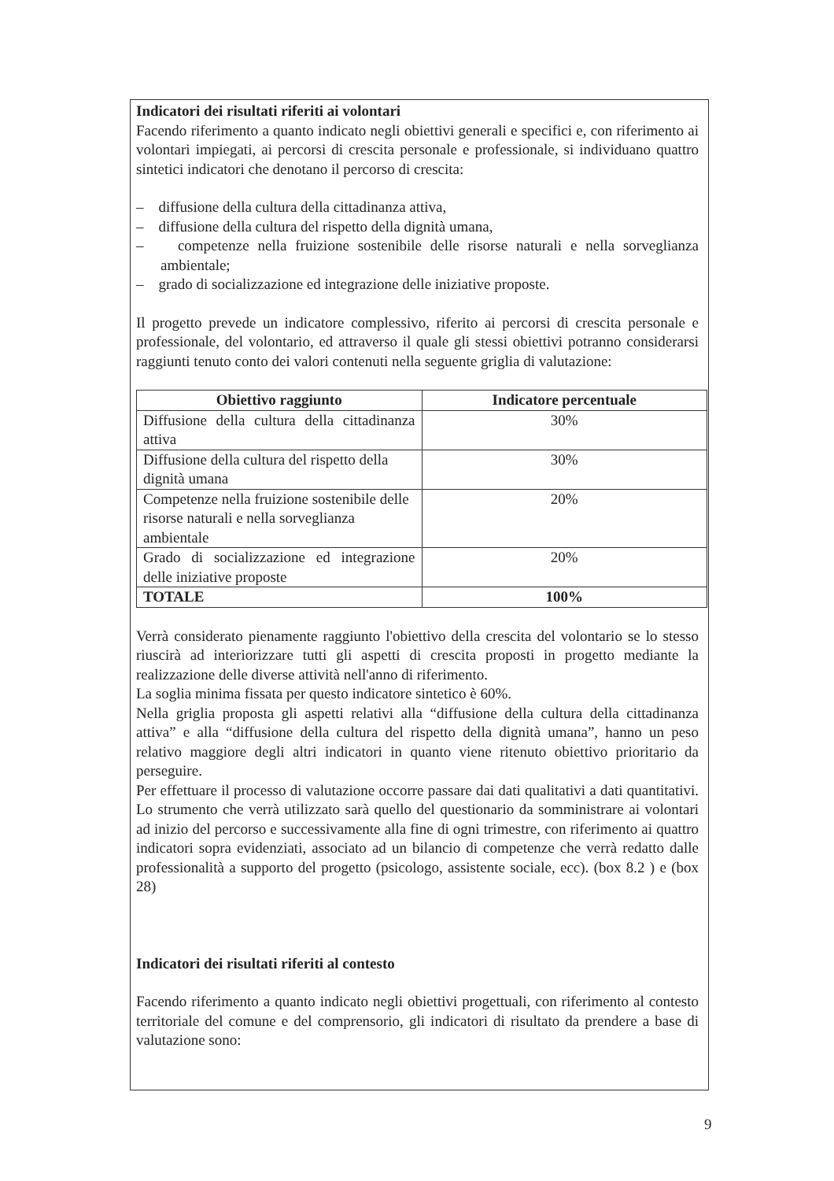Indicatori dei risultati riferiti ai volontari
Facendo riferimento a quanto indicato negli obiettivi generali e specifici e, con riferimento ai volontari impiegati, ai percorsi di crescita personale e professionale, si individuano quattro sintetici indicatori che denotano il percorso di crescita:
– diffusione della cultura della cittadinanza attiva,
– diffusione della cultura del rispetto della dignità umana,
– competenze nella fruizione sostenibile delle risorse naturali e nella sorveglianza ambientale;
– grado di socializzazione ed integrazione delle iniziative proposte.
Il progetto prevede un indicatore complessivo, riferito ai percorsi di crescita personale e professionale, del volontario, ed attraverso il quale gli stessi obiettivi potranno considerarsi raggiunti tenuto conto dei valori contenuti nella seguente griglia di valutazione:
| Obiettivo raggiunto | Indicatore percentuale |
| --- | --- |
| Diffusione della cultura della cittadinanza attiva | 30% |
| Diffusione della cultura del rispetto della dignità umana | 30% |
| Competenze nella fruizione sostenibile delle risorse naturali e nella sorveglianza ambientale | 20% |
| Grado di socializzazione ed integrazione delle iniziative proposte | 20% |
| TOTALE | 100% |
Verrà considerato pienamente raggiunto l'obiettivo della crescita del volontario se lo stesso riuscirà ad interiorizzare tutti gli aspetti di crescita proposti in progetto mediante la realizzazione delle diverse attività nell'anno di riferimento.
La soglia minima fissata per questo indicatore sintetico è 60%.
Nella griglia proposta gli aspetti relativi alla “diffusione della cultura della cittadinanza attiva” e alla “diffusione della cultura del rispetto della dignità umana”, hanno un peso relativo maggiore degli altri indicatori in quanto viene ritenuto obiettivo prioritario da perseguire.
Per effettuare il processo di valutazione occorre passare dai dati qualitativi a dati quantitativi. Lo strumento che verrà utilizzato sarà quello del questionario da somministrare ai volontari ad inizio del percorso e successivamente alla fine di ogni trimestre, con riferimento ai quattro indicatori sopra evidenziati, associato ad un bilancio di competenze che verrà redatto dalle professionalità a supporto del progetto (psicologo, assistente sociale, ecc). (box 8.2 ) e (box 28)
Indicatori dei risultati riferiti al contesto
Facendo riferimento a quanto indicato negli obiettivi progettuali, con riferimento al contesto territoriale del comune e del comprensorio, gli indicatori di risultato da prendere a base di valutazione sono:
9